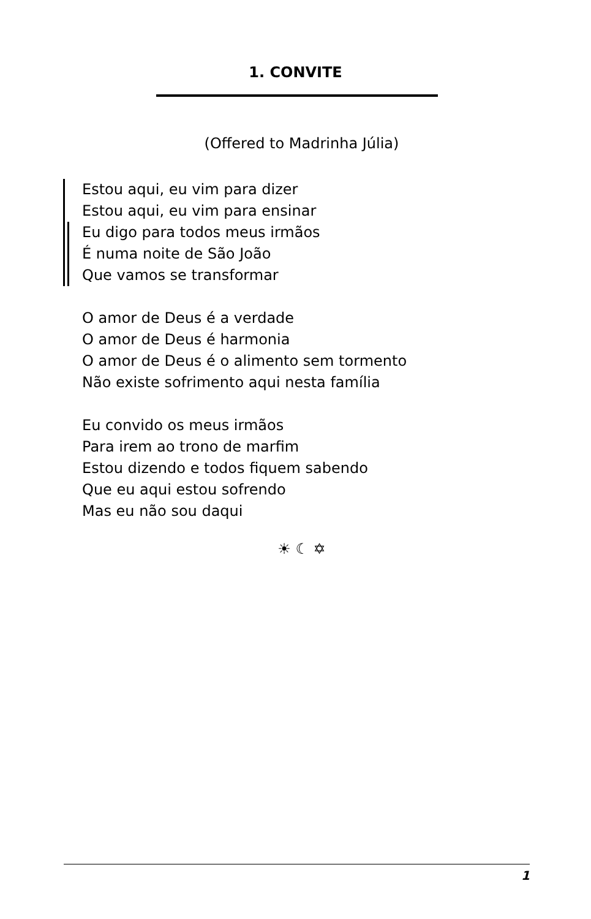1. CONVITE
(Offered to Madrinha Júlia)
Estou aqui, eu vim para dizer
Estou aqui, eu vim para ensinar
Eu digo para todos meus irmãos
É numa noite de São João
Que vamos se transformar
O amor de Deus é a verdade
O amor de Deus é harmonia
O amor de Deus é o alimento sem tormento
Não existe sofrimento aqui nesta família
Eu convido os meus irmãos
Para irem ao trono de marfim
Estou dizendo e todos fiquem sabendo
Que eu aqui estou sofrendo
Mas eu não sou daqui
☀ ☾ ✡
1